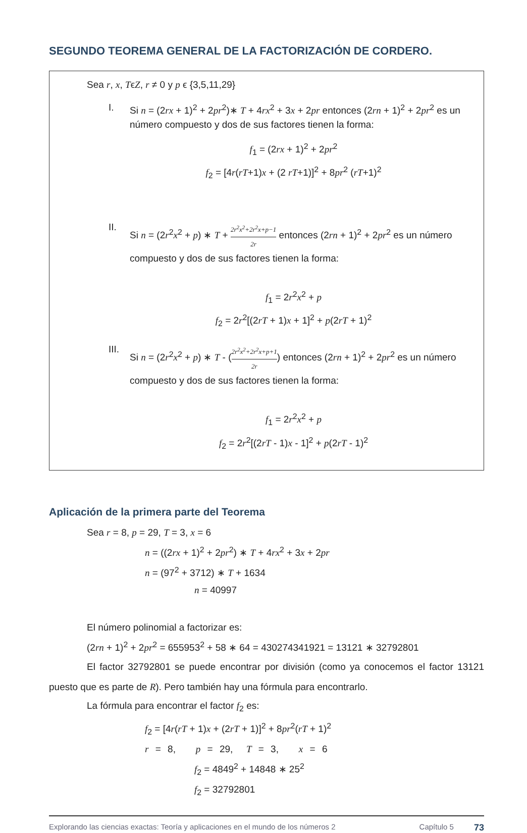SEGUNDO TEOREMA GENERAL DE LA FACTORIZACIÓN DE CORDERO.
Sea r, x, TϵZ, r ≠ 0 y p ϵ {3,5,11,29}
I. Si n = (2rx + 1)<sup>2</sup> + 2pr<sup>2</sup>)∗ T + 4rx<sup>2</sup> + 3x + 2pr entonces (2rn + 1)<sup>2</sup> + 2pr<sup>2</sup> es un número compuesto y dos de sus factores tienen la forma:
f<sub>1</sub> = (2rx + 1)<sup>2</sup> + 2pr<sup>2</sup>
f<sub>2</sub> = [4r(rT+1)x + (2 rT+1)]<sup>2</sup> + 8pr<sup>2</sup> (rT+1)<sup>2</sup>
II. Si n = (2r<sup>2</sup>x<sup>2</sup> + p) ∗ T + 2r<sup>2</sup>x<sup>2</sup>+2r<sup>2</sup>x+p−1 2r entonces (2rn + 1)<sup>2</sup> + 2pr<sup>2</sup> es un número compuesto y dos de sus factores tienen la forma:
f<sub>1</sub> = 2r<sup>2</sup>x<sup>2</sup> + p
f<sub>2</sub> = 2r<sup>2</sup>[(2rT + 1)x + 1]<sup>2</sup> + p(2rT + 1)<sup>2</sup>
III. Si n = (2r<sup>2</sup>x<sup>2</sup> + p) ∗ T - (2r<sup>2</sup>x<sup>2</sup>+2r<sup>2</sup>x+p+1 2r) entonces (2rn + 1)<sup>2</sup> + 2pr<sup>2</sup> es un número compuesto y dos de sus factores tienen la forma:
f<sub>1</sub> = 2r<sup>2</sup>x<sup>2</sup> + p
f<sub>2</sub> = 2r<sup>2</sup>[(2rT - 1)x - 1]<sup>2</sup> + p(2rT - 1)<sup>2</sup>
Aplicación de la primera parte del Teorema
Sea r = 8, p = 29, T = 3, x = 6
n = ((2rx + 1)<sup>2</sup> + 2pr<sup>2</sup>) ∗ T + 4rx<sup>2</sup> + 3x + 2pr
n = (97<sup>2</sup> + 3712) ∗ T + 1634
n = 40997
El número polinomial a factorizar es:
(2rn + 1)<sup>2</sup> + 2pr<sup>2</sup> = 655953<sup>2</sup> + 58 ∗ 64 = 430274341921 = 13121 ∗ 32792801
El factor 32792801 se puede encontrar por división (como ya conocemos el factor 13121 puesto que es parte de R). Pero también hay una fórmula para encontrarlo.
La fórmula para encontrar el factor f<sub>2</sub> es:
f<sub>2</sub> = [4r(rT + 1)x + (2rT + 1)]<sup>2</sup> + 8pr<sup>2</sup>(rT + 1)<sup>2</sup>
r = 8, p = 29, T = 3, x = 6
f<sub>2</sub> = 4849<sup>2</sup> + 14848 ∗ 25<sup>2</sup>
f<sub>2</sub> = 32792801
Explorando las ciencias exactas: Teoría y aplicaciones en el mundo de los números 2 Capítulo 5 73